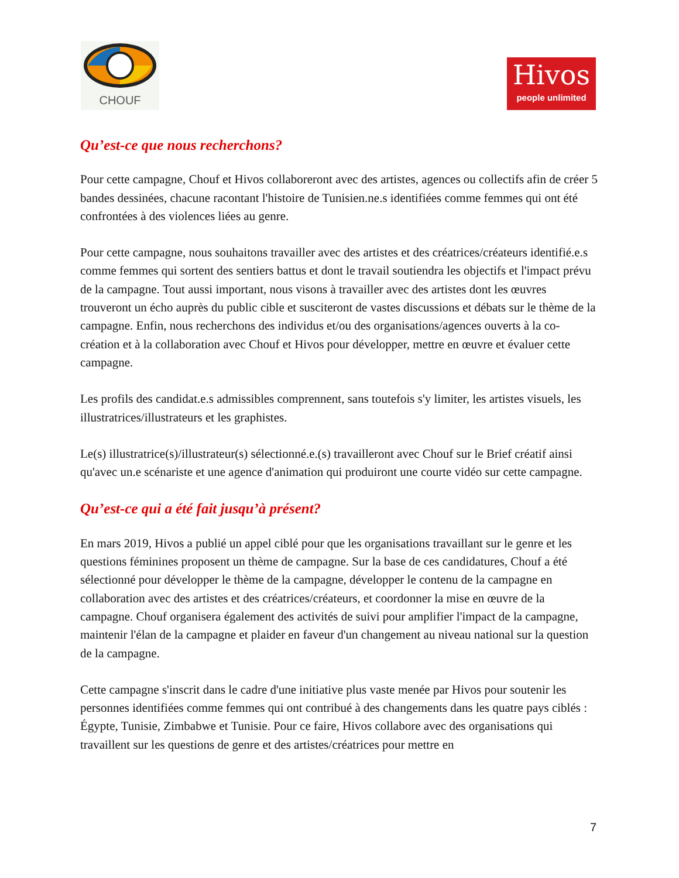CHOUF
Hivos
people unlimited
Qu’est-ce que nous recherchons?
Pour cette campagne, Chouf et Hivos collaboreront avec des artistes, agences ou collectifs afin de créer 5 bandes dessinées, chacune racontant l'histoire de Tunisien.ne.s identifiées comme femmes qui ont été confrontées à des violences liées au genre.
Pour cette campagne, nous souhaitons travailler avec des artistes et des créatrices/créateurs identifié.e.s comme femmes qui sortent des sentiers battus et dont le travail soutiendra les objectifs et l'impact prévu de la campagne. Tout aussi important, nous visons à travailler avec des artistes dont les œuvres trouveront un écho auprès du public cible et susciteront de vastes discussions et débats sur le thème de la campagne. Enfin, nous recherchons des individus et/ou des organisations/agences ouverts à la co-création et à la collaboration avec Chouf et Hivos pour développer, mettre en œuvre et évaluer cette campagne.
Les profils des candidat.e.s admissibles comprennent, sans toutefois s'y limiter, les artistes visuels, les illustratrices/illustrateurs et les graphistes.
Le(s) illustratrice(s)/illustrateur(s) sélectionné.e.(s) travailleront avec Chouf sur le Brief créatif ainsi qu'avec un.e scénariste et une agence d'animation qui produiront une courte vidéo sur cette campagne.
Qu’est-ce qui a été fait jusqu’à présent?
En mars 2019, Hivos a publié un appel ciblé pour que les organisations travaillant sur le genre et les questions féminines proposent un thème de campagne. Sur la base de ces candidatures, Chouf a été sélectionné pour développer le thème de la campagne, développer le contenu de la campagne en collaboration avec des artistes et des créatrices/créateurs, et coordonner la mise en œuvre de la campagne. Chouf organisera également des activités de suivi pour amplifier l'impact de la campagne, maintenir l'élan de la campagne et plaider en faveur d'un changement au niveau national sur la question de la campagne.
Cette campagne s'inscrit dans le cadre d'une initiative plus vaste menée par Hivos pour soutenir les personnes identifiées comme femmes qui ont contribué à des changements dans les quatre pays ciblés : Égypte, Tunisie, Zimbabwe et Tunisie. Pour ce faire, Hivos collabore avec des organisations qui travaillent sur les questions de genre et des artistes/créatrices pour mettre en
7